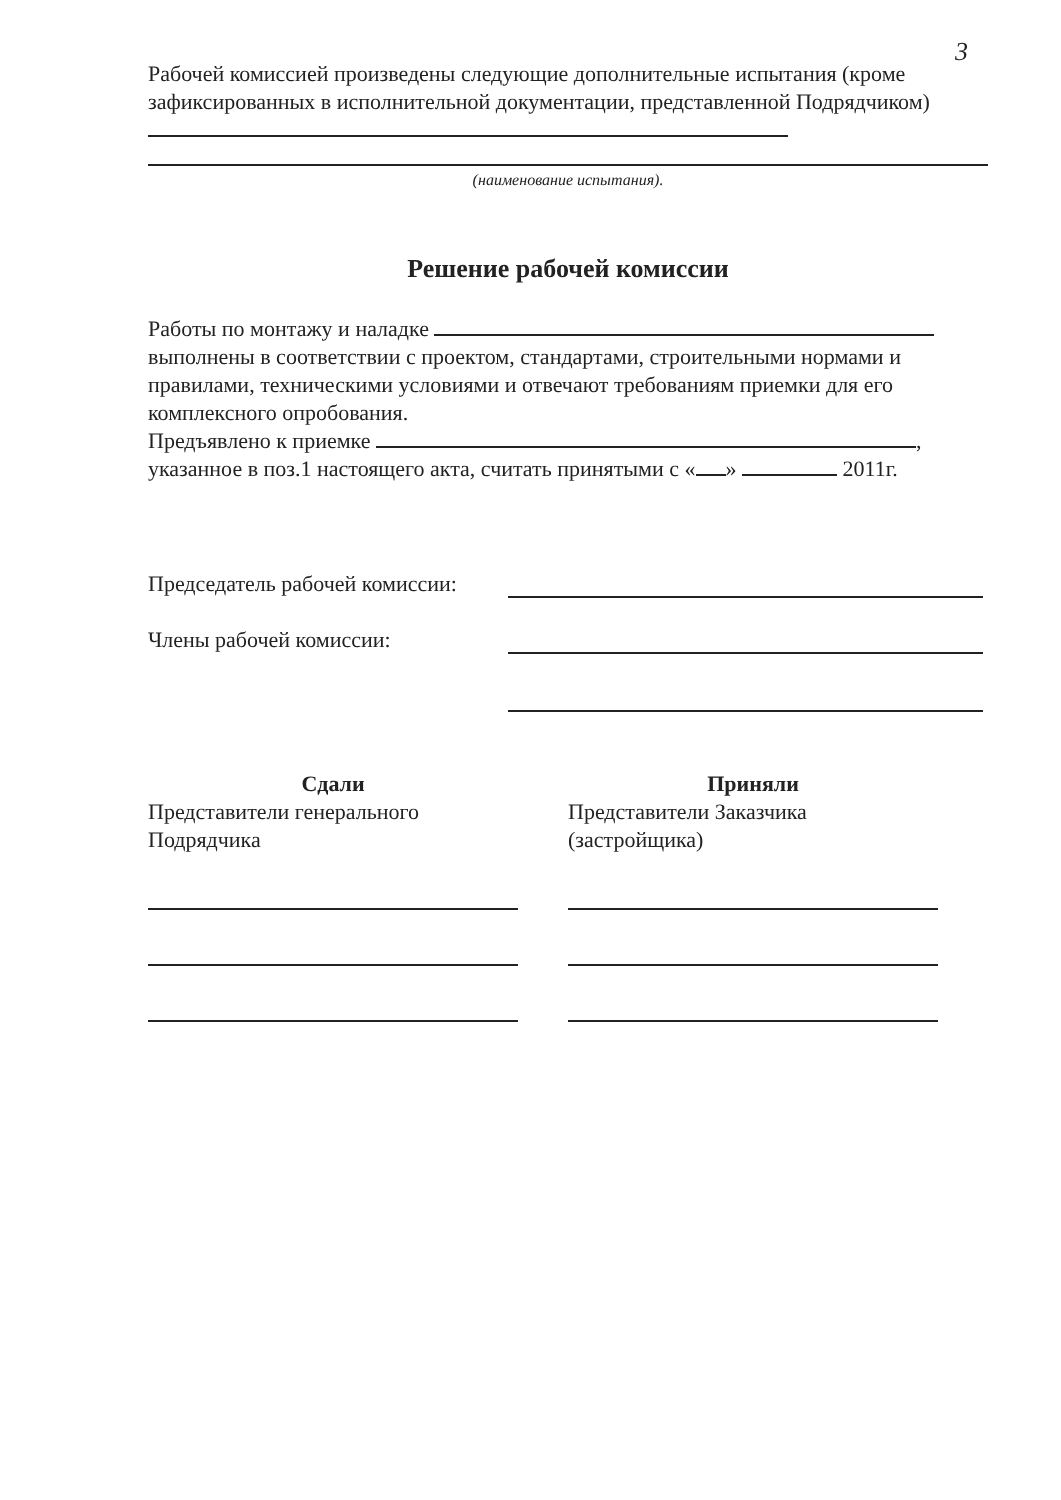3
Рабочей комиссией произведены следующие дополнительные испытания (кроме зафиксированных в исполнительной документации, представленной Подрядчиком)
(наименование испытания).
Решение рабочей комиссии
Работы по монтажу и наладке
выполнены в соответствии с проектом, стандартами, строительными нормами и правилами, техническими условиями и отвечают требованиям приемки для его комплексного опробования.
Предъявлено к приемке ,
указанное в поз.1 настоящего акта, считать принятыми с « » 2011г.
Председатель рабочей комиссии:
Члены рабочей комиссии:
Сдали
Представители генерального Подрядчика
Приняли
Представители Заказчика (застройщика)